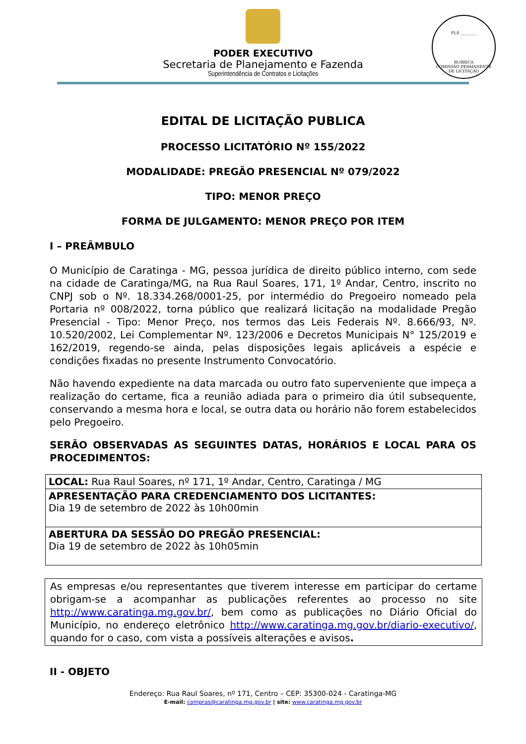FLS ________
RUBRICA
COMISSÃO PERMANENTE DE LICITAÇÃO
PODER EXECUTIVO
Secretaria de Planejamento e Fazenda
Superintendência de Contratos e Licitações
EDITAL DE LICITAÇÃO PUBLICA
PROCESSO LICITATÓRIO Nº 155/2022
MODALIDADE: PREGÃO PRESENCIAL Nº 079/2022
TIPO: MENOR PREÇO
FORMA DE JULGAMENTO: MENOR PREÇO POR ITEM
I – PREÂMBULO
O Município de Caratinga - MG, pessoa jurídica de direito público interno, com sede na cidade de Caratinga/MG, na Rua Raul Soares, 171, 1º Andar, Centro, inscrito no CNPJ sob o Nº. 18.334.268/0001-25, por intermédio do Pregoeiro nomeado pela Portaria nº 008/2022, torna público que realizará licitação na modalidade Pregão Presencial - Tipo: Menor Preço, nos termos das Leis Federais Nº. 8.666/93, Nº. 10.520/2002, Lei Complementar Nº. 123/2006 e Decretos Municipais N° 125/2019 e 162/2019, regendo-se ainda, pelas disposições legais aplicáveis a espécie e condições fixadas no presente Instrumento Convocatório.
Não havendo expediente na data marcada ou outro fato superveniente que impeça a realização do certame, fica a reunião adiada para o primeiro dia útil subsequente, conservando a mesma hora e local, se outra data ou horário não forem estabelecidos pelo Pregoeiro.
SERÃO OBSERVADAS AS SEGUINTES DATAS, HORÁRIOS E LOCAL PARA OS PROCEDIMENTOS:
| LOCAL: Rua Raul Soares, nº 171, 1º Andar, Centro, Caratinga / MG |
| APRESENTAÇÃO PARA CREDENCIAMENTO DOS LICITANTES: Dia 19 de setembro de 2022 às 10h00min |
| ABERTURA DA SESSÃO DO PREGÃO PRESENCIAL: Dia 19 de setembro de 2022 às 10h05min |
As empresas e/ou representantes que tiverem interesse em participar do certame obrigam-se a acompanhar as publicações referentes ao processo no site http://www.caratinga.mg.gov.br/, bem como as publicações no Diário Oficial do Município, no endereço eletrônico http://www.caratinga.mg.gov.br/diario-executivo/, quando for o caso, com vista a possíveis alterações e avisos.
II - OBJETO
Endereço: Rua Raul Soares, nº 171, Centro – CEP: 35300-024 - Caratinga-MG
E-mail: compras@caratinga.mg.gov.br | site: www.caratinga.mg.gov.br